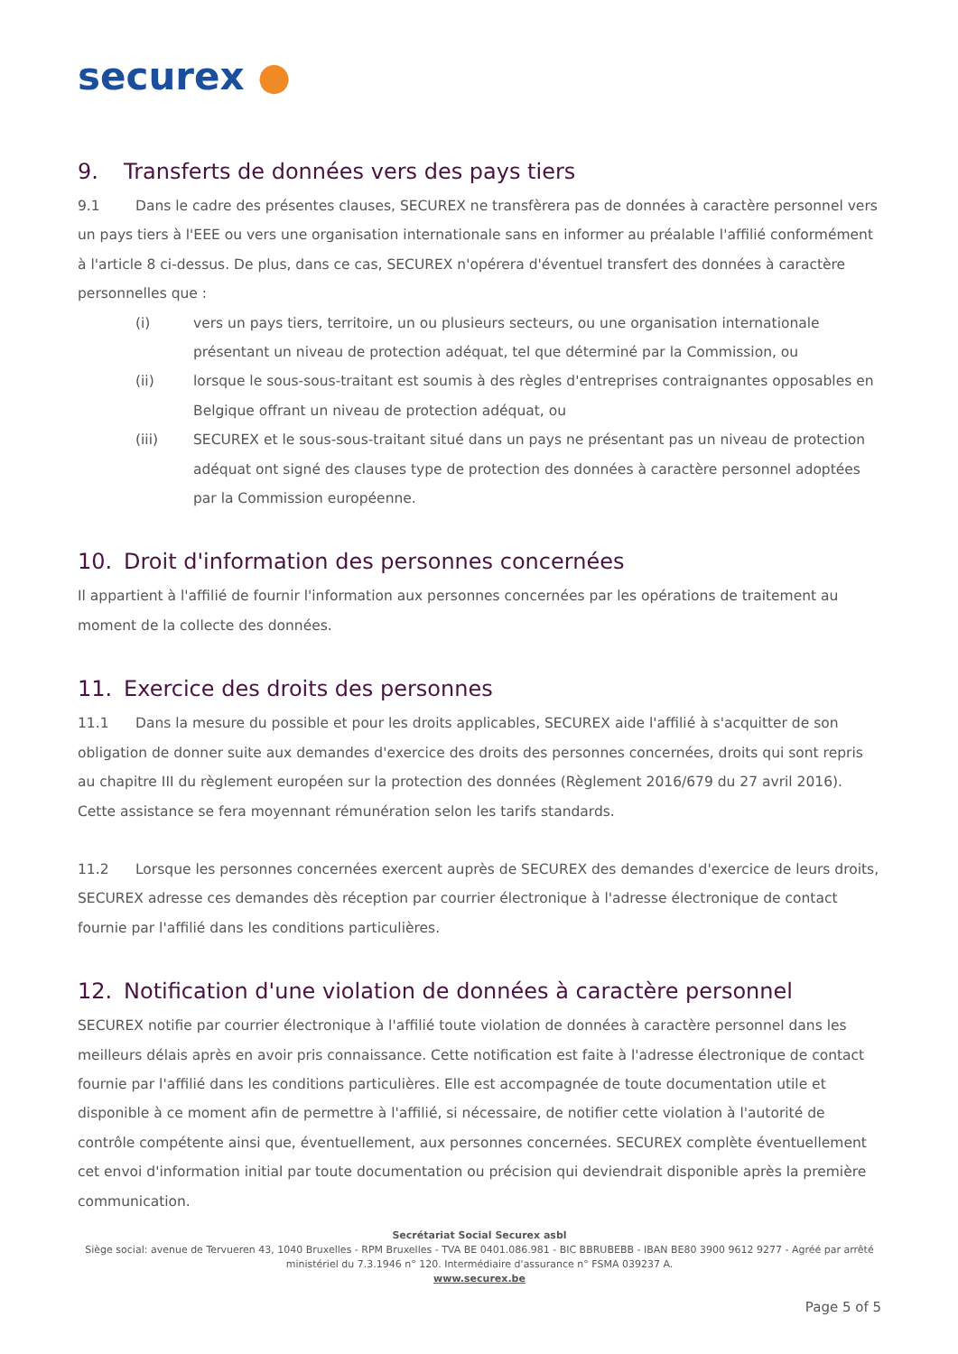securex ●
9. Transferts de données vers des pays tiers
9.1 Dans le cadre des présentes clauses, SECUREX ne transfèrera pas de données à caractère personnel vers un pays tiers à l'EEE ou vers une organisation internationale sans en informer au préalable l'affilié conformément à l'article 8 ci-dessus. De plus, dans ce cas, SECUREX n'opérera d'éventuel transfert des données à caractère personnelles que :
(i) vers un pays tiers, territoire, un ou plusieurs secteurs, ou une organisation internationale présentant un niveau de protection adéquat, tel que déterminé par la Commission, ou
(ii) lorsque le sous-sous-traitant est soumis à des règles d'entreprises contraignantes opposables en Belgique offrant un niveau de protection adéquat, ou
(iii) SECUREX et le sous-sous-traitant situé dans un pays ne présentant pas un niveau de protection adéquat ont signé des clauses type de protection des données à caractère personnel adoptées par la Commission européenne.
10. Droit d'information des personnes concernées
Il appartient à l'affilié de fournir l'information aux personnes concernées par les opérations de traitement au moment de la collecte des données.
11. Exercice des droits des personnes
11.1 Dans la mesure du possible et pour les droits applicables, SECUREX aide l'affilié à s'acquitter de son obligation de donner suite aux demandes d'exercice des droits des personnes concernées, droits qui sont repris au chapitre III du règlement européen sur la protection des données (Règlement 2016/679 du 27 avril 2016). Cette assistance se fera moyennant rémunération selon les tarifs standards.
11.2 Lorsque les personnes concernées exercent auprès de SECUREX des demandes d'exercice de leurs droits, SECUREX adresse ces demandes dès réception par courrier électronique à l'adresse électronique de contact fournie par l'affilié dans les conditions particulières.
12. Notification d'une violation de données à caractère personnel
SECUREX notifie par courrier électronique à l'affilié toute violation de données à caractère personnel dans les meilleurs délais après en avoir pris connaissance. Cette notification est faite à l'adresse électronique de contact fournie par l'affilié dans les conditions particulières. Elle est accompagnée de toute documentation utile et disponible à ce moment afin de permettre à l'affilié, si nécessaire, de notifier cette violation à l'autorité de contrôle compétente ainsi que, éventuellement, aux personnes concernées. SECUREX complète éventuellement cet envoi d'information initial par toute documentation ou précision qui deviendrait disponible après la première communication.
Secrétariat Social Securex asbl
Siège social: avenue de Tervueren 43, 1040 Bruxelles - RPM Bruxelles - TVA BE 0401.086.981 - BIC BBRUBEBB - IBAN BE80 3900 9612 9277 - Agréé par arrêté ministériel du 7.3.1946 n° 120. Intermédiaire d'assurance n° FSMA 039237 A.
www.securex.be
Page 5 of 5